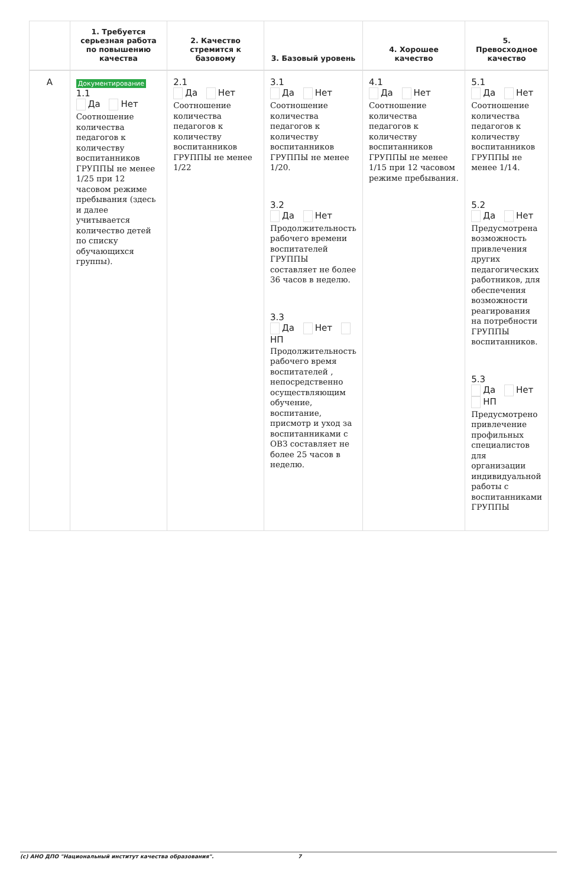| | 1. Требуется серьезная работа по повышению качества | 2. Качество стремится к базовому | 3. Базовый уровень | 4. Хорошее качество | 5. Превосходное качество |
| --- | --- | --- | --- | --- | --- |
| А | Документирование 1.1 Да Нет Соотношение количества педагогов к количеству воспитанников ГРУППЫ не менее 1/25 при 12 часовом режиме пребывания (здесь и далее учитывается количество детей по списку обучающихся группы). | 2.1 Да Нет Соотношение количества педагогов к количеству воспитанников ГРУППЫ не менее 1/22 | 3.1 Да Нет Соотношение количества педагогов к количеству воспитанников ГРУППЫ не менее 1/20. 3.2 Да Нет Продолжительность рабочего времени воспитателей ГРУППЫ составляет не более 36 часов в неделю. 3.3 Да Нет НП Продолжительность рабочего время воспитателей , непосредственно осуществляющим обучение, воспитание, присмотр и уход за воспитанниками с ОВЗ составляет не более 25 часов в неделю. | 4.1 Да Нет Соотношение количества педагогов к количеству воспитанников ГРУППЫ не менее 1/15 при 12 часовом режиме пребывания. | 5.1 Да Нет Соотношение количества педагогов к количеству воспитанников ГРУППЫ не менее 1/14. 5.2 Да Нет Предусмотрена возможность привлечения других педагогических работников, для обеспечения возможности реагирования на потребности ГРУППЫ воспитанников. 5.3 Да Нет НП Предусмотрено привлечение профильных специалистов для организации индивидуальной работы с воспитанниками ГРУППЫ |
(c) АНО ДПО "Национальный институт качества образования". 7